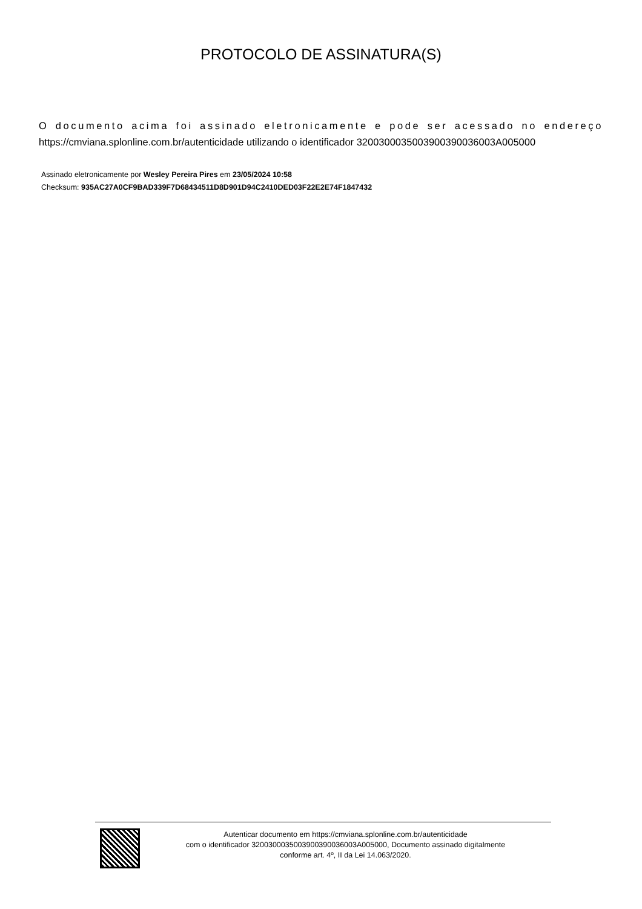PROTOCOLO DE ASSINATURA(S)
O documento acima foi assinado eletronicamente e pode ser acessado no endereço https://cmviana.splonline.com.br/autenticidade utilizando o identificador 320030003500390039003600​3A005000
Assinado eletronicamente por Wesley Pereira Pires em 23/05/2024 10:58
Checksum: 935AC27A0CF9BAD339F7D68434511D8D901D94C2410DED03F22E2E74F1847432
Autenticar documento em https://cmviana.splonline.com.br/autenticidade
com o identificador 3200300035003900390036003A005000, Documento assinado digitalmente
conforme art. 4º, II da Lei 14.063/2020.